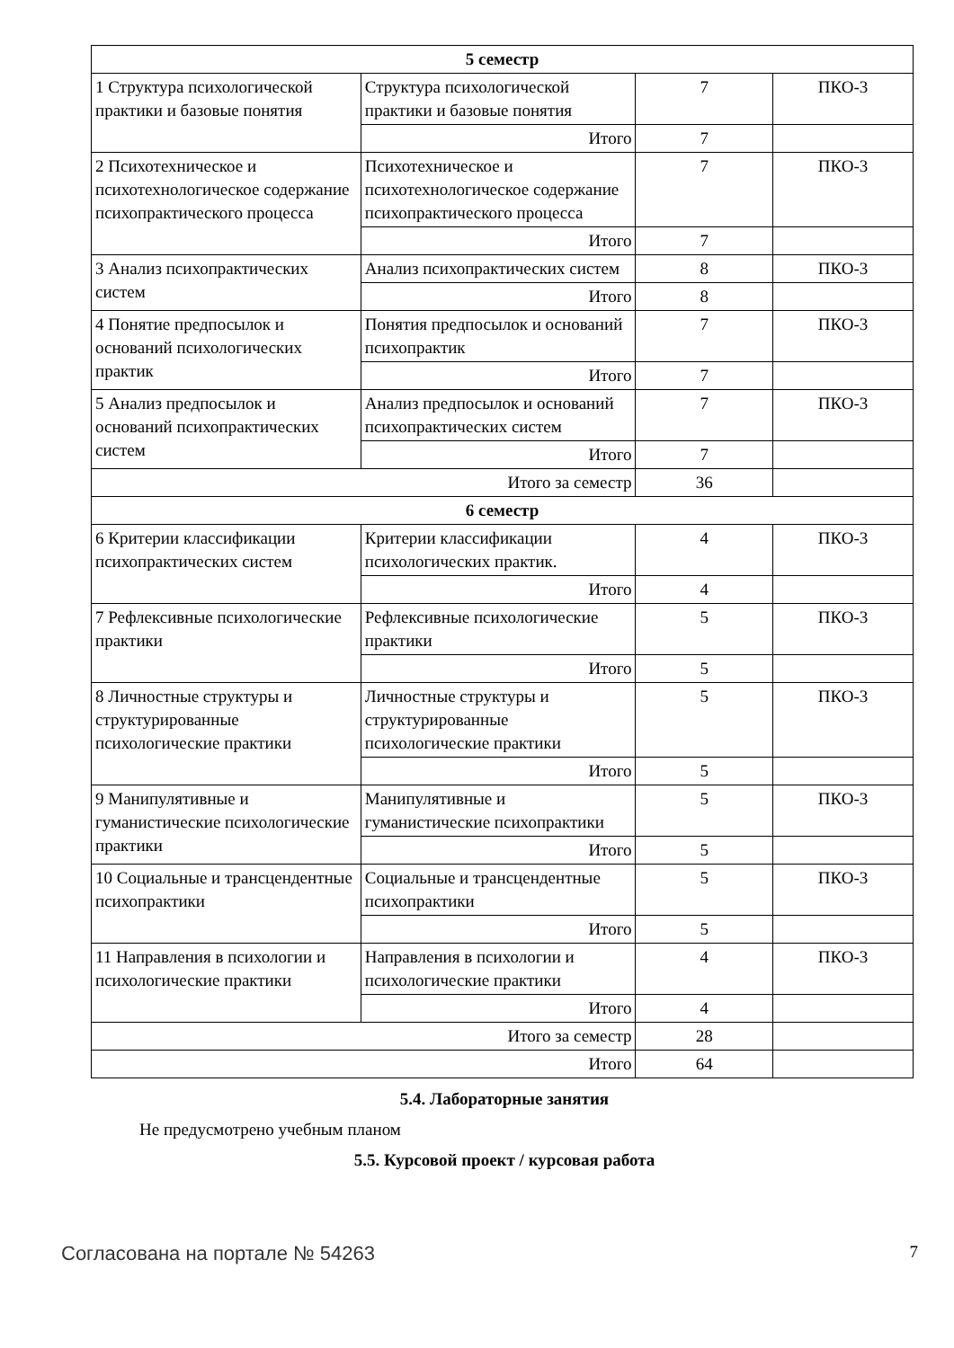| 5 семестр | | | |
| 1 Структура психологической практики и базовые понятия | Структура психологической практики и базовые понятия | 7 | ПКО-3 |
| | Итого | 7 | |
| 2 Психотехническое и психотехнологическое содержание психопрактического процесса | Психотехническое и психотехнологическое содержание психопрактического процесса | 7 | ПКО-3 |
| | Итого | 7 | |
| 3 Анализ психопрактических систем | Анализ психопрактических систем | 8 | ПКО-3 |
| | Итого | 8 | |
| 4 Понятие предпосылок и оснований психологических практик | Понятия предпосылок и оснований психопрактик | 7 | ПКО-3 |
| | Итого | 7 | |
| 5 Анализ предпосылок и оснований психопрактических систем | Анализ предпосылок и оснований психопрактических систем | 7 | ПКО-3 |
| | Итого | 7 | |
| Итого за семестр | | 36 | |
| 6 семестр | | | |
| 6 Критерии классификации психопрактических систем | Критерии классификации психологических практик. | 4 | ПКО-3 |
| | Итого | 4 | |
| 7 Рефлексивные психологические практики | Рефлексивные психологические практики | 5 | ПКО-3 |
| | Итого | 5 | |
| 8 Личностные структуры и структурированные психологические практики | Личностные структуры и структурированные психологические практики | 5 | ПКО-3 |
| | Итого | 5 | |
| 9 Манипулятивные и гуманистические психологические практики | Манипулятивные и гуманистические психопрактики | 5 | ПКО-3 |
| | Итого | 5 | |
| 10 Социальные и трансцендентные психопрактики | Социальные и трансцендентные психопрактики | 5 | ПКО-3 |
| | Итого | 5 | |
| 11 Направления в психологии и психологические практики | Направления в психологии и психологические практики | 4 | ПКО-3 |
| | Итого | 4 | |
| Итого за семестр | | 28 | |
| Итого | | 64 | |
5.4. Лабораторные занятия
Не предусмотрено учебным планом
5.5. Курсовой проект / курсовая работа
Согласована на портале № 54263 7